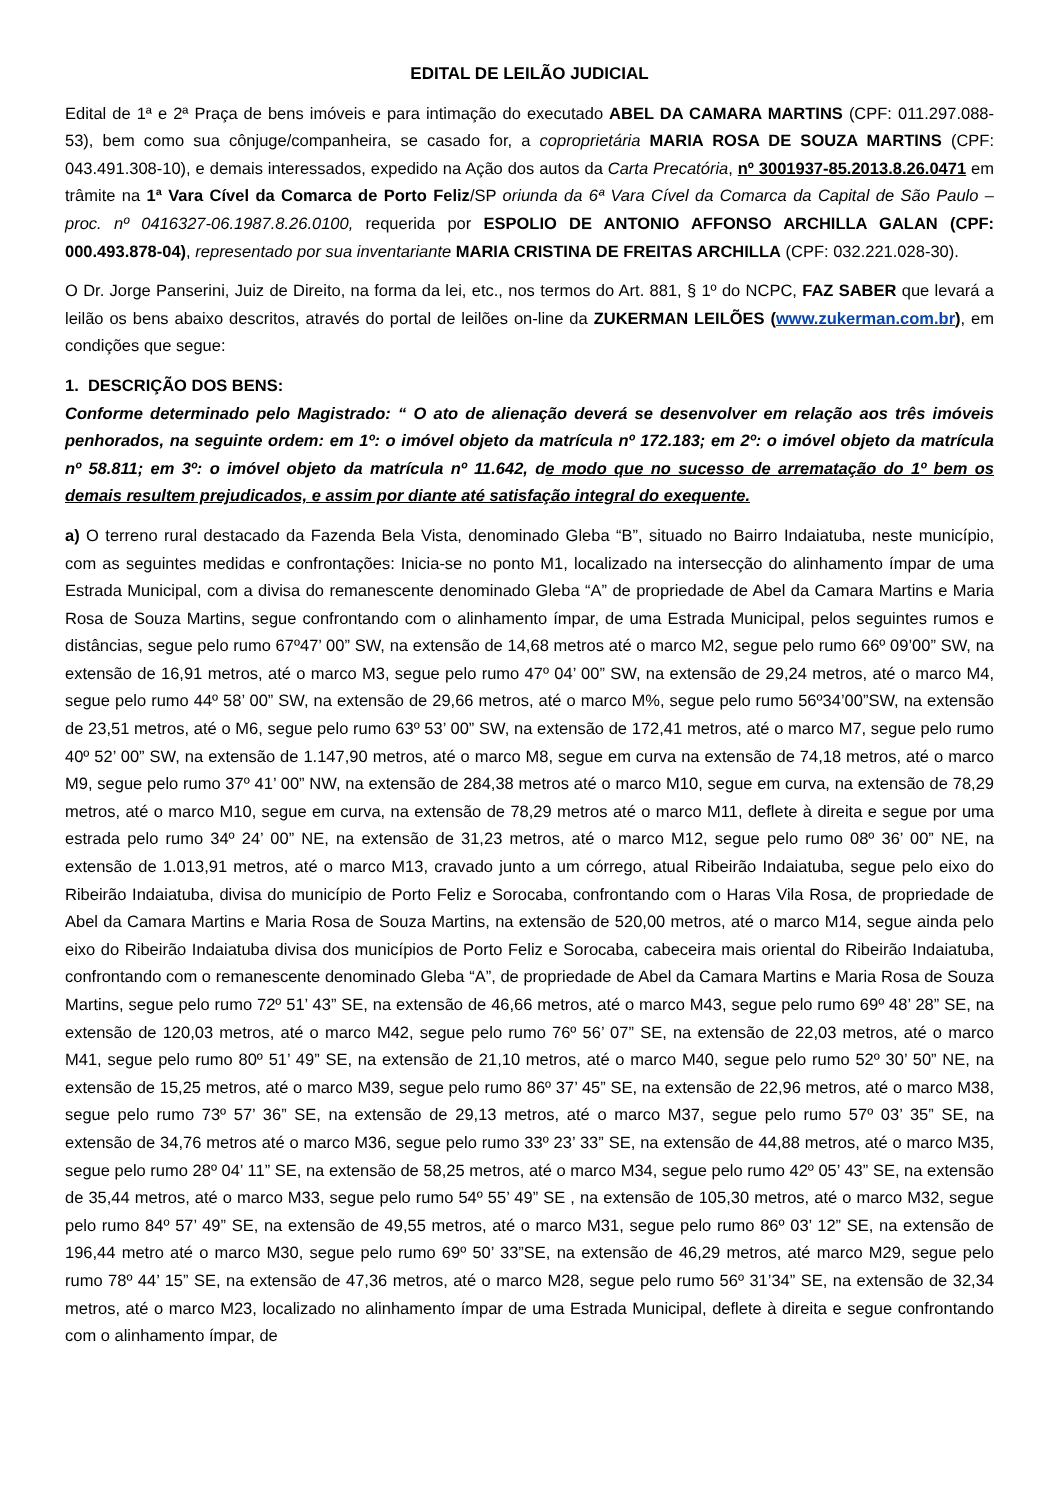EDITAL DE LEILÃO JUDICIAL
Edital de 1ª e 2ª Praça de bens imóveis e para intimação do executado ABEL DA CAMARA MARTINS (CPF: 011.297.088-53), bem como sua cônjuge/companheira, se casado for, a coproprietária MARIA ROSA DE SOUZA MARTINS (CPF: 043.491.308-10), e demais interessados, expedido na Ação dos autos da Carta Precatória, nº 3001937-85.2013.8.26.0471 em trâmite na 1ª Vara Cível da Comarca de Porto Feliz/SP oriunda da 6ª Vara Cível da Comarca da Capital de São Paulo – proc. nº 0416327-06.1987.8.26.0100, requerida por ESPOLIO DE ANTONIO AFFONSO ARCHILLA GALAN (CPF: 000.493.878-04), representado por sua inventariante MARIA CRISTINA DE FREITAS ARCHILLA (CPF: 032.221.028-30).
O Dr. Jorge Panserini, Juiz de Direito, na forma da lei, etc., nos termos do Art. 881, § 1º do NCPC, FAZ SABER que levará a leilão os bens abaixo descritos, através do portal de leilões on-line da ZUKERMAN LEILÕES (www.zukerman.com.br), em condições que segue:
1. DESCRIÇÃO DOS BENS:
Conforme determinado pelo Magistrado: “ O ato de alienação deverá se desenvolver em relação aos três imóveis penhorados, na seguinte ordem: em 1º: o imóvel objeto da matrícula nº 172.183; em 2º: o imóvel objeto da matrícula nº 58.811; em 3º: o imóvel objeto da matrícula nº 11.642, de modo que no sucesso de arrematação do 1º bem os demais resultem prejudicados, e assim por diante até satisfação integral do exequente.
a) O terreno rural destacado da Fazenda Bela Vista, denominado Gleba “B”, situado no Bairro Indaiatuba, neste município, com as seguintes medidas e confrontações: Inicia-se no ponto M1, localizado na intersecção do alinhamento ímpar de uma Estrada Municipal, com a divisa do remanescente denominado Gleba “A” de propriedade de Abel da Camara Martins e Maria Rosa de Souza Martins, segue confrontando com o alinhamento ímpar, de uma Estrada Municipal, pelos seguintes rumos e distâncias, segue pelo rumo 67º47’ 00” SW, na extensão de 14,68 metros até o marco M2, segue pelo rumo 66º 09’00” SW, na extensão de 16,91 metros, até o marco M3, segue pelo rumo 47º 04’ 00” SW, na extensão de 29,24 metros, até o marco M4, segue pelo rumo 44º 58’ 00” SW, na extensão de 29,66 metros, até o marco M%, segue pelo rumo 56º34’00”SW, na extensão de 23,51 metros, até o M6, segue pelo rumo 63º 53’ 00” SW, na extensão de 172,41 metros, até o marco M7, segue pelo rumo 40º 52’ 00” SW, na extensão de 1.147,90 metros, até o marco M8, segue em curva na extensão de 74,18 metros, até o marco M9, segue pelo rumo 37º 41’ 00” NW, na extensão de 284,38 metros até o marco M10, segue em curva, na extensão de 78,29 metros, até o marco M10, segue em curva, na extensão de 78,29 metros até o marco M11, deflete à direita e segue por uma estrada pelo rumo 34º 24’ 00” NE, na extensão de 31,23 metros, até o marco M12, segue pelo rumo 08º 36’ 00” NE, na extensão de 1.013,91 metros, até o marco M13, cravado junto a um córrego, atual Ribeirão Indaiatuba, segue pelo eixo do Ribeirão Indaiatuba, divisa do município de Porto Feliz e Sorocaba, confrontando com o Haras Vila Rosa, de propriedade de Abel da Camara Martins e Maria Rosa de Souza Martins, na extensão de 520,00 metros, até o marco M14, segue ainda pelo eixo do Ribeirão Indaiatuba divisa dos municípios de Porto Feliz e Sorocaba, cabeceira mais oriental do Ribeirão Indaiatuba, confrontando com o remanescente denominado Gleba “A”, de propriedade de Abel da Camara Martins e Maria Rosa de Souza Martins, segue pelo rumo 72º 51’ 43” SE, na extensão de 46,66 metros, até o marco M43, segue pelo rumo 69º 48’ 28” SE, na extensão de 120,03 metros, até o marco M42, segue pelo rumo 76º 56’ 07” SE, na extensão de 22,03 metros, até o marco M41, segue pelo rumo 80º 51’ 49” SE, na extensão de 21,10 metros, até o marco M40, segue pelo rumo 52º 30’ 50” NE, na extensão de 15,25 metros, até o marco M39, segue pelo rumo 86º 37’ 45” SE, na extensão de 22,96 metros, até o marco M38, segue pelo rumo 73º 57’ 36” SE, na extensão de 29,13 metros, até o marco M37, segue pelo rumo 57º 03’ 35” SE, na extensão de 34,76 metros até o marco M36, segue pelo rumo 33º 23’ 33” SE, na extensão de 44,88 metros, até o marco M35, segue pelo rumo 28º 04’ 11” SE, na extensão de 58,25 metros, até o marco M34, segue pelo rumo 42º 05’ 43” SE, na extensão de 35,44 metros, até o marco M33, segue pelo rumo 54º 55’ 49” SE , na extensão de 105,30 metros, até o marco M32, segue pelo rumo 84º 57’ 49” SE, na extensão de 49,55 metros, até o marco M31, segue pelo rumo 86º 03’ 12” SE, na extensão de 196,44 metro até o marco M30, segue pelo rumo 69º 50’ 33”SE, na extensão de 46,29 metros, até marco M29, segue pelo rumo 78º 44’ 15” SE, na extensão de 47,36 metros, até o marco M28, segue pelo rumo 56º 31’34” SE, na extensão de 32,34 metros, até o marco M23, localizado no alinhamento ímpar de uma Estrada Municipal, deflete à direita e segue confrontando com o alinhamento ímpar, de